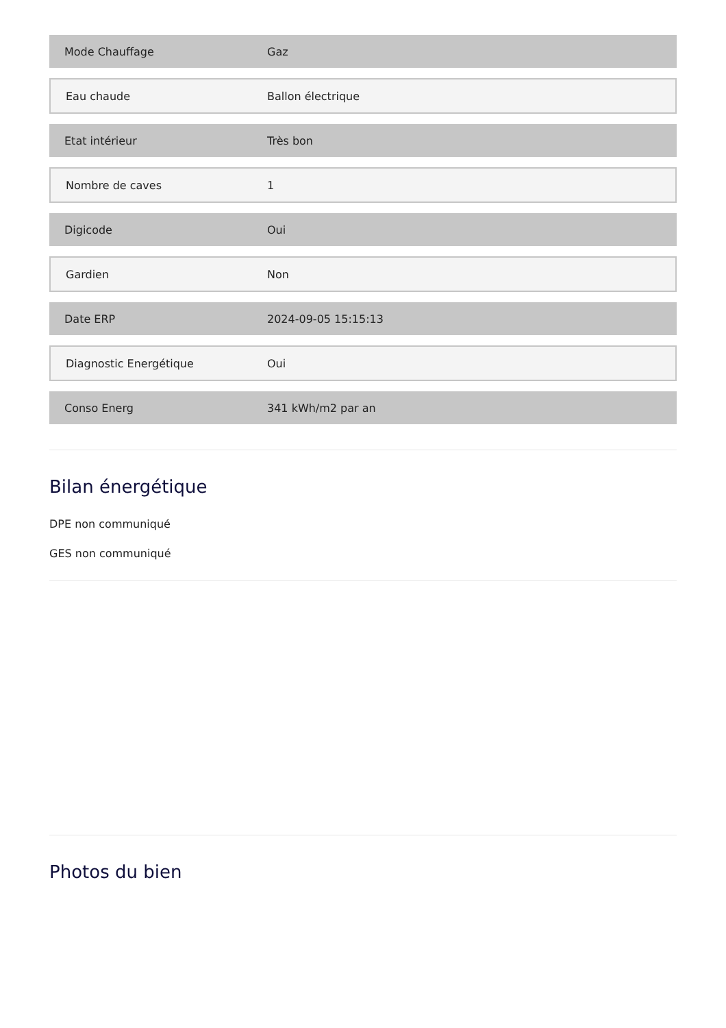| Mode Chauffage | Gaz |
| Eau chaude | Ballon électrique |
| Etat intérieur | Très bon |
| Nombre de caves | 1 |
| Digicode | Oui |
| Gardien | Non |
| Date ERP | 2024-09-05 15:15:13 |
| Diagnostic Energétique | Oui |
| Conso Energ | 341 kWh/m2 par an |
Bilan énergétique
DPE non communiqué
GES non communiqué
Photos du bien